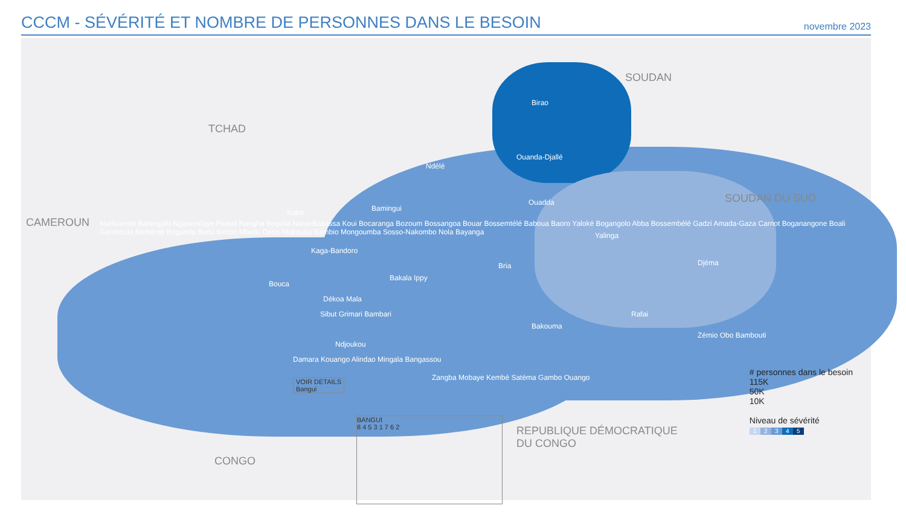CCCM - SÉVÉRITÉ ET NOMBRE DE PERSONNES DANS LE BESOIN
novembre 2023
TCHAD
SOUDAN
SOUDAN DU SUD
CAMEROUN
CONGO
REPUBLIQUE DÉMOCRATIQUE
DU CONGO
Birao
Ouanda-Djallé
Ndélé
Ouadda
Bamingui
Kabo
Yalinga
Kaga-Bandoro
Bria Djéma
Bakala Ippy
Bouca
Dékoa Mala
Sibut Grimari Bambari Rafai
Bakouma
Zémio Obo Bambouti
Ndjoukou
Damara Kouango Alindao Mingala Bangassou
Markounda Batangafo Ngaoundaye Paoua Nangha Boguila Nana-Bakassa Koui Bocaranga Bozoum Bossangoa Bouar Bossemtélé Baboua Baoro Yaloké Bogangolo Abba Bossembélé Gadzi Amada-Gaza Carnot Boganangone Boali Gamboula Berbérati Boganda Boda Bimbo Mbaïki Dédé-Mokouba Bambio Mongoumba Sosso-Nakombo Nola Bayanga
Zangba Mobaye Kembé Satéma Gambo Ouango
VOIR DETAILS
Bangui
BANGUI
8 4 5 3 1 7 6 2
# personnes dans le besoin
115K
50K
10K
Niveau de sévérité
12345